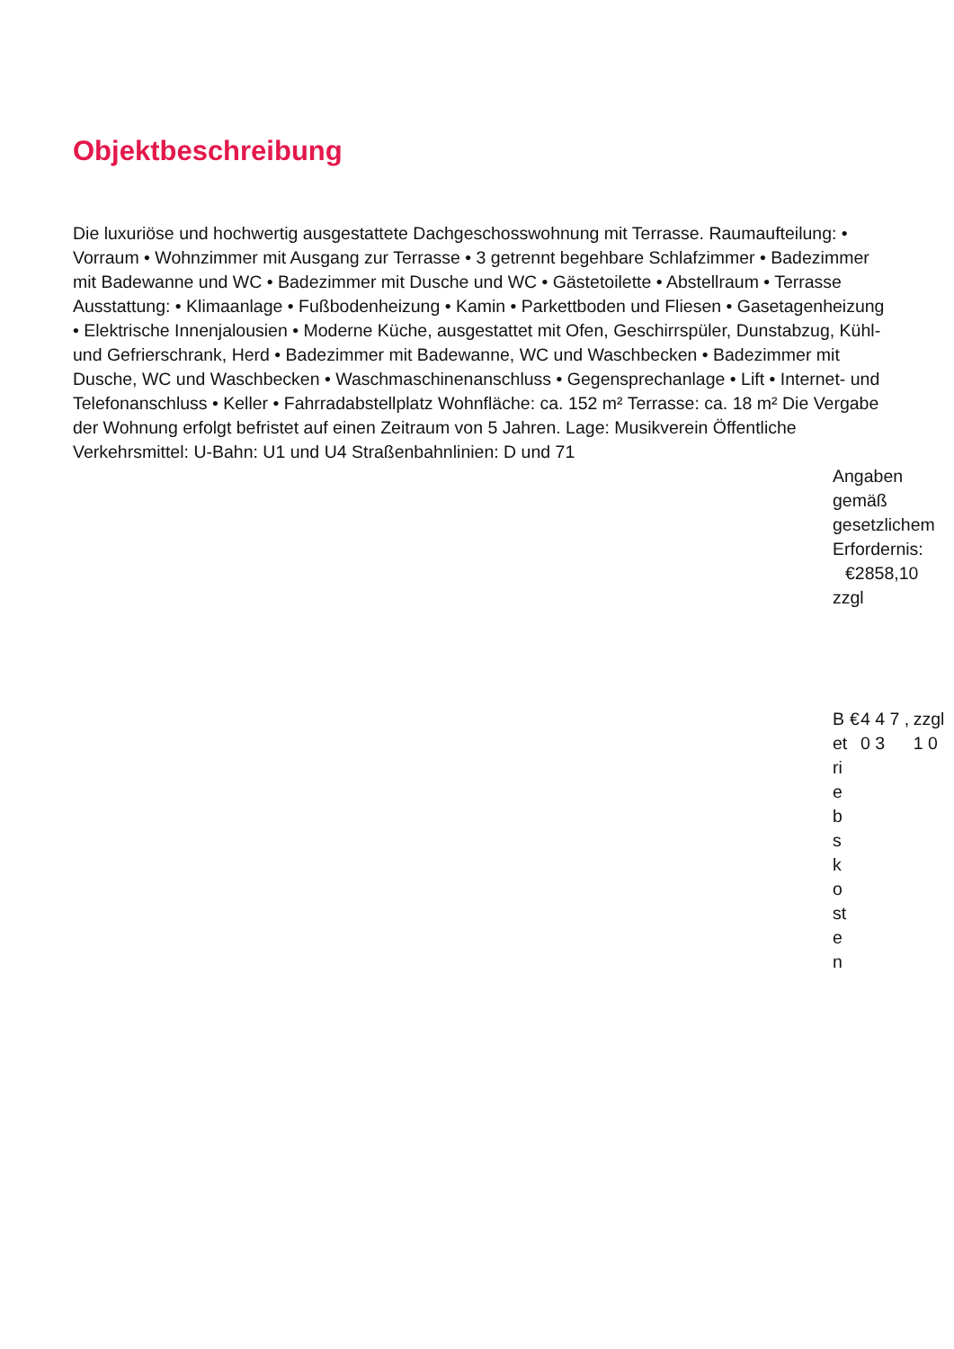Objektbeschreibung
Die luxuriöse und hochwertig ausgestattete Dachgeschosswohnung mit Terrasse. Raumaufteilung: • Vorraum • Wohnzimmer mit Ausgang zur Terrasse • 3 getrennt begehbare Schlafzimmer • Badezimmer mit Badewanne und WC • Badezimmer mit Dusche und WC • Gästetoilette • Abstellraum • Terrasse Ausstattung: • Klimaanlage • Fußbodenheizung • Kamin • Parkettboden und Fliesen • Gasetagenheizung • Elektrische Innenjalousien • Moderne Küche, ausgestattet mit Ofen, Geschirrspüler, Dunstabzug, Kühl- und Gefrierschrank, Herd • Badezimmer mit Badewanne, WC und Waschbecken • Badezimmer mit Dusche, WC und Waschbecken • Waschmaschinenanschluss • Gegensprechanlage • Lift • Internet- und Telefonanschluss • Keller • Fahrradabstellplatz Wohnfläche: ca. 152 m² Terrasse: ca. 18 m² Die Vergabe der Wohnung erfolgt befristet auf einen Zeitraum von 5 Jahren. Lage: Musikverein Öffentliche Verkehrsmittel: U-Bahn: U1 und U4 Straßenbahnlinien: D und 71
Angaben gemäß gesetzlichem Erfordernis: €2858,10 zzgl
Betriebskosten
€ 4 4 7 , 0 3 zzgl 1 0